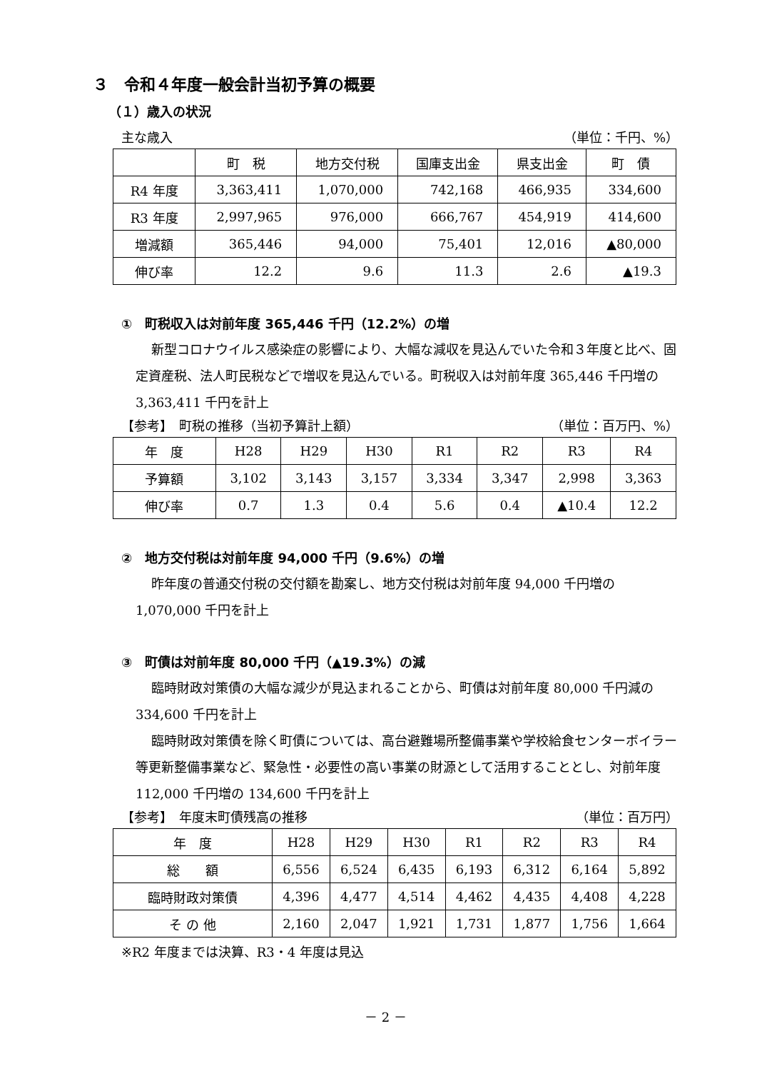３　令和４年度一般会計当初予算の概要
（１）歳入の状況
主な歳入 （単位：千円、%）
| | 町 税 | 地方交付税 | 国庫支出金 | 県支出金 | 町 債 |
| --- | --- | --- | --- | --- | --- |
| R4 年度 | 3,363,411 | 1,070,000 | 742,168 | 466,935 | 334,600 |
| R3 年度 | 2,997,965 | 976,000 | 666,767 | 454,919 | 414,600 |
| 増減額 | 365,446 | 94,000 | 75,401 | 12,016 | ▲80,000 |
| 伸び率 | 12.2 | 9.6 | 11.3 | 2.6 | ▲19.3 |
①　町税収入は対前年度 365,446 千円（12.2%）の増
新型コロナウイルス感染症の影響により、大幅な減収を見込んでいた令和３年度と比べ、固定資産税、法人町民税などで増収を見込んでいる。町税収入は対前年度 365,446 千円増の 3,363,411 千円を計上
【参考】　町税の推移（当初予算計上額） （単位：百万円、%）
| 年 度 | H28 | H29 | H30 | R1 | R2 | R3 | R4 |
| 予算額 | 3,102 | 3,143 | 3,157 | 3,334 | 3,347 | 2,998 | 3,363 |
| 伸び率 | 0.7 | 1.3 | 0.4 | 5.6 | 0.4 | ▲10.4 | 12.2 |
②　地方交付税は対前年度 94,000 千円（9.6%）の増
昨年度の普通交付税の交付額を勘案し、地方交付税は対前年度 94,000 千円増の 1,070,000 千円を計上
③　町債は対前年度 80,000 千円（▲19.3%）の減
臨時財政対策債の大幅な減少が見込まれることから、町債は対前年度 80,000 千円減の 334,600 千円を計上
臨時財政対策債を除く町債については、高台避難場所整備事業や学校給食センターボイラー等更新整備事業など、緊急性・必要性の高い事業の財源として活用することとし、対前年度 112,000 千円増の 134,600 千円を計上
【参考】　年度末町債残高の推移 （単位：百万円）
| 年 度 | H28 | H29 | H30 | R1 | R2 | R3 | R4 |
| 総 額 | 6,556 | 6,524 | 6,435 | 6,193 | 6,312 | 6,164 | 5,892 |
| 臨時財政対策債 | 4,396 | 4,477 | 4,514 | 4,462 | 4,435 | 4,408 | 4,228 |
| そ の 他 | 2,160 | 2,047 | 1,921 | 1,731 | 1,877 | 1,756 | 1,664 |
※R2 年度までは決算、R3・4 年度は見込
－ 2 －